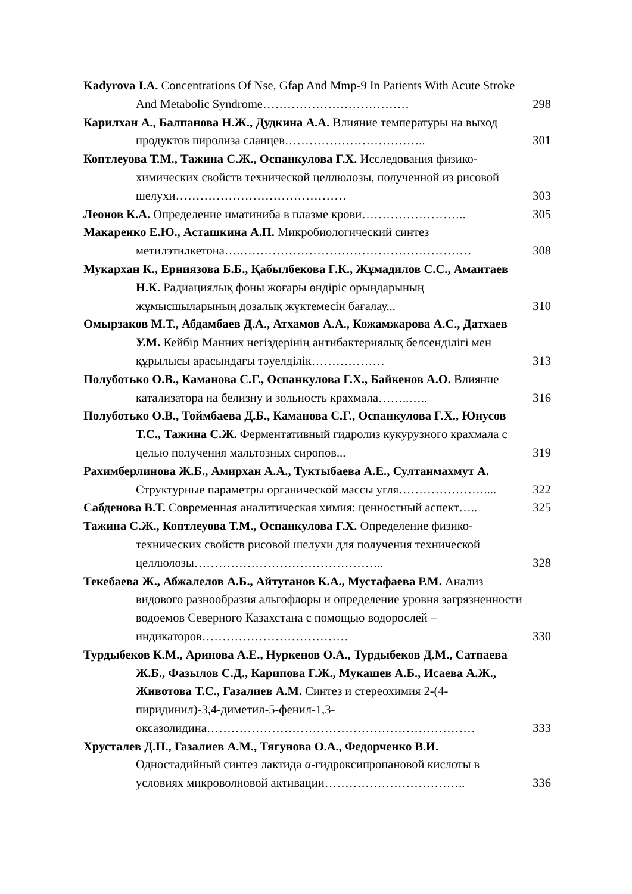Kadyrova I.A. Concentrations Of Nse, Gfap And Mmp-9 In Patients With Acute Stroke And Metabolic Syndrome………………………………
298
Карилхан А., Балпанова Н.Ж., Дудкина А.А. Влияние температуры на выход продуктов пиролиза сланцев……………………………..
301
Коптлеуова Т.М., Тажина С.Ж., Оспанкулова Г.Х. Исследования физико-химических свойств технической целлюлозы, полученной из рисовой шелухи……………………………………
303
Леонов К.А. Определение иматиниба в плазме крови……………………..
305
Макаренко Е.Ю., Асташкина А.П. Микробиологический синтез метилэтилкетона….…………………………………………………
308
Мукархан К., Ерниязова Б.Б., Қабылбекова Г.К., Жұмадилов С.С., Амантаев Н.К. Радиациялық фоны жоғары өндіріс орындарының жұмысшыларының дозалық жүктемесін бағалау...
310
Омырзаков М.Т., Абдамбаев Д.А., Атхамов А.А., Кожамжарова А.С., Датхаев У.М. Кейбір Манних негіздерінің антибактериялық белсенділігі мен құрылысы арасындағы тәуелділік………………
313
Полуботько О.В., Каманова С.Г., Оспанкулова Г.Х., Байкенов А.О. Влияние катализатора на белизну и зольность крахмала……..…..
316
Полуботько О.В., Тоймбаева Д.Б., Каманова С.Г., Оспанкулова Г.Х., Юнусов Т.С., Тажина С.Ж. Ферментативный гидролиз кукурузного крахмала с целью получения мальтозных сиропов...
319
Рахимберлинова Ж.Б., Амирхан А.А., Туктыбаева А.Е., Султанмахмут А. Структурные параметры органической массы угля…………………....
322
Сабденова В.Т. Современная аналитическая химия: ценностный аспект…..
325
Тажина С.Ж., Коптлеуова Т.М., Оспанкулова Г.Х. Определение физико-технических свойств рисовой шелухи для получения технической целлюлозы………………………………………..
328
Текебаева Ж., Абжалелов А.Б., Айтуганов К.А., Мустафаева Р.М. Анализ видового разнообразия альгофлоры и определение уровня загрязненности водоемов Северного Казахстана с помощью водорослей – индикаторов………………………………
330
Турдыбеков К.М., Аринова А.Е., Нуркенов О.А., Турдыбеков Д.М., Сатпаева Ж.Б., Фазылов С.Д., Карипова Г.Ж., Мукашев А.Б., Исаева А.Ж., Животова Т.С., Газалиев А.М. Синтез и стереохимия 2-(4-пиридинил)-3,4-диметил-5-фенил-1,3-оксазолидина…………………………………………………………
333
Хрусталев Д.П., Газалиев А.М., Тягунова О.А., Федорченко В.И. Одностадийный синтез лактида α-гидроксипропановой кислоты в условиях микроволновой активации……………………………..
336